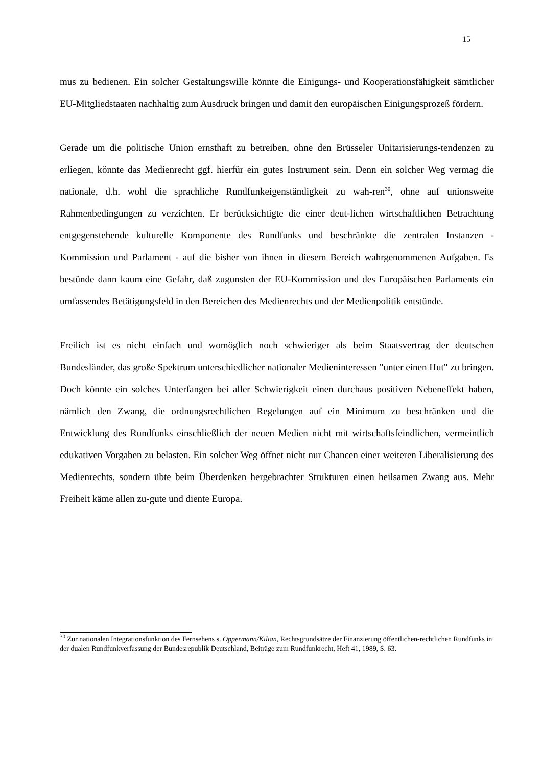15
mus zu bedienen. Ein solcher Gestaltungswille könnte die Einigungs- und Kooperationsfähigkeit sämtlicher EU-Mitgliedstaaten nachhaltig zum Ausdruck bringen und damit den europäischen Einigungsprozeß fördern.
Gerade um die politische Union ernsthaft zu betreiben, ohne den Brüsseler Unitarisierungs-tendenzen zu erliegen, könnte das Medienrecht ggf. hierfür ein gutes Instrument sein. Denn ein solcher Weg vermag die nationale, d.h. wohl die sprachliche Rundfunkeigenständigkeit zu wah-ren<sup>30</sup>, ohne auf unionsweite Rahmenbedingungen zu verzichten. Er berücksichtigte die einer deut-lichen wirtschaftlichen Betrachtung entgegenstehende kulturelle Komponente des Rundfunks und beschränkte die zentralen Instanzen - Kommission und Parlament - auf die bisher von ihnen in diesem Bereich wahrgenommenen Aufgaben. Es bestünde dann kaum eine Gefahr, daß zugunsten der EU-Kommission und des Europäischen Parlaments ein umfassendes Betätigungsfeld in den Bereichen des Medienrechts und der Medienpolitik entstünde.
Freilich ist es nicht einfach und womöglich noch schwieriger als beim Staatsvertrag der deutschen Bundesländer, das große Spektrum unterschiedlicher nationaler Medieninteressen "unter einen Hut" zu bringen. Doch könnte ein solches Unterfangen bei aller Schwierigkeit einen durchaus positiven Nebeneffekt haben, nämlich den Zwang, die ordnungsrechtlichen Regelungen auf ein Minimum zu beschränken und die Entwicklung des Rundfunks einschließlich der neuen Medien nicht mit wirtschaftsfeindlichen, vermeintlich edukativen Vorgaben zu belasten. Ein solcher Weg öffnet nicht nur Chancen einer weiteren Liberalisierung des Medienrechts, sondern übte beim Überdenken hergebrachter Strukturen einen heilsamen Zwang aus. Mehr Freiheit käme allen zu-gute und diente Europa.
<sup>30</sup> Zur nationalen Integrationsfunktion des Fernsehens s. Oppermann/Kilian, Rechtsgrundsätze der Finanzierung öffentlichen-rechtlichen Rundfunks in der dualen Rundfunkverfassung der Bundesrepublik Deutschland, Beiträge zum Rundfunkrecht, Heft 41, 1989, S. 63.